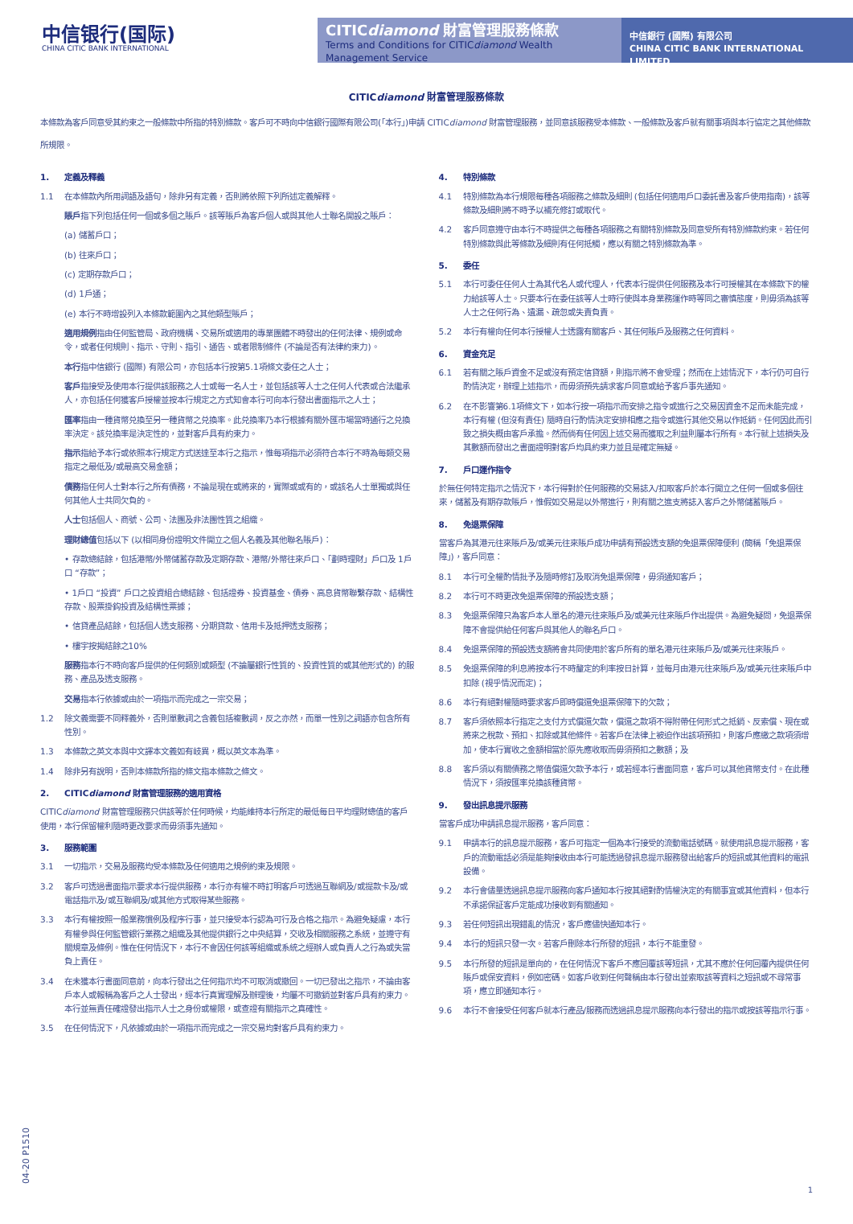中信银行(国际)
CHINA CITIC BANK INTERNATIONAL
CITICdiamond 財富管理服務條款
Terms and Conditions for CITICdiamond Wealth Management Service
中信銀行 (國際) 有限公司
CHINA CITIC BANK INTERNATIONAL LIMITED
CITICdiamond 財富管理服務條款
本條款為客戶同意受其約束之一般條款中所指的特別條款。客戶可不時向中信銀行國際有限公司(「本行」)申請 CITICdiamond 財富管理服務，並同意該服務受本條款、一般條款及客戶就有關事項與本行協定之其他條款所規限。
1. 定義及釋義
1.1 在本條款內所用詞語及語句，除非另有定義，否則將依照下列所述定義解釋。
賬戶指下列包括任何一個或多個之賬戶。該等賬戶為客戶個人或與其他人士聯名開設之賬戶：
(a) 儲蓄戶口；
(b) 往來戶口；
(c) 定期存款戶口；
(d) 1戶通；
(e) 本行不時增設列入本條款範圍內之其他類型賬戶；
適用規例指由任何監管局、政府機構、交易所或適用的專業團體不時發出的任何法律、規例或命令，或者任何規則、指示、守則、指引、通告、或者限制條件 (不論是否有法律約束力)。
本行指中信銀行 (國際) 有限公司，亦包括本行按第5.1項條文委任之人士；
客戶指接受及使用本行提供該服務之人士或每一名人士，並包括該等人士之任何人代表或合法繼承人，亦包括任何獲客戶授權並按本行規定之方式知會本行可向本行發出書面指示之人士；
匯率指由一種貨幣兑換至另一種貨幣之兑換率。此兑換率乃本行根據有關外匯市場當時通行之兑換率決定。該兑換率是決定性的，並對客戶具有約束力。
指示指給予本行或依照本行規定方式送達至本行之指示，惟每項指示必須符合本行不時為每類交易指定之最低及/或最高交易金額；
債務指任何人士對本行之所有債務，不論是現在或將來的，實際或或有的，或該名人士單獨或與任何其他人士共同欠負的。
人士包括個人、商號、公司、法團及非法團性質之組織。
理財總值包括以下 (以相同身份證明文件開立之個人名義及其他聯名賬戶)：
• 存款總結餘，包括港幣/外幣儲蓄存款及定期存款、港幣/外幣往來戶口、「劃時理財」戶口及 1戶口 “存款”；
• 1戶口 “投資” 戶口之投資組合總結餘、包括證券、投資基金、債券、高息貨幣聯繫存款、結構性存款、股票掛鈎投資及結構性票據；
• 信貸產品結餘，包括個人透支服務、分期貸款、信用卡及抵押透支服務；
• 樓宇按揭結餘之10%
服務指本行不時向客戶提供的任何類別或類型 (不論屬銀行性質的、投資性質的或其他形式的) 的服務、產品及透支服務。
交易指本行依據或由於一項指示而完成之一宗交易；
1.2 除文義需要不同釋義外，否則單數詞之含義包括複數詞，反之亦然，而單一性別之詞語亦包含所有性別。
1.3 本條款之英文本與中文譯本文義如有岐異，概以英文本為準。
1.4 除非另有說明，否則本條款所指的條文指本條款之條文。
2. CITICdiamond 財富管理服務的適用資格
CITICdiamond 財富管理服務只供該等於任何時候，均能維持本行所定的最低每日平均理財總值的客戶使用，本行保留權利隨時更改要求而毋須事先通知。
3. 服務範圍
3.1 一切指示，交易及服務均受本條款及任何適用之規例約束及規限。
3.2 客戶可透過書面指示要求本行提供服務，本行亦有權不時訂明客戶可透過互聯網及/或提款卡及/或電話指示及/或互聯網及/或其他方式取得某些服務。
3.3 本行有權按照一般業務慣例及程序行事，並只接受本行認為可行及合格之指示。為避免疑慮，本行有權參與任何監管銀行業務之組織及其他提供銀行之中央結算，交收及相關服務之系統，並遵守有關規章及條例。惟在任何情況下，本行不會因任何該等組織或系統之經辦人或負責人之行為或失當負上責任。
3.4 在未獲本行書面同意前，向本行發出之任何指示均不可取消或撤回。一切已發出之指示，不論由客戶本人或報稱為客戶之人士發出，經本行真實理解及辦理後，均屬不可撤銷並對客戶具有約束力。本行並無責任確證發出指示人士之身份或權限，或查證有關指示之真確性。
3.5 在任何情況下，凡依據或由於一項指示而完成之一宗交易均對客戶具有約束力。
4. 特別條款
4.1 特別條款為本行規限每種各項服務之條款及細則 (包括任何適用戶口委託書及客戶使用指南)，該等條款及細則將不時予以補充修訂或取代。
4.2 客戶同意遵守由本行不時提供之每種各項服務之有關特別條款及同意受所有特別條款約束。若任何特別條款與此等條款及細則有任何抵觸，應以有關之特別條款為準。
5. 委任
5.1 本行可委任任何人士為其代名人或代理人，代表本行提供任何服務及本行可授權其在本條款下的權力給該等人士。只要本行在委任該等人士時行使與本身業務運作時等同之審慎態度，則毋須為該等人士之任何行為、遺漏、疏忽或失責負責。
5.2 本行有權向任何本行授權人士透露有關客戶、其任何賬戶及服務之任何資料。
6. 資金充足
6.1 若有關之賬戶資金不足或沒有預定信貸額，則指示將不會受理；然而在上述情況下，本行仍可自行酌情決定，辦理上述指示，而毋須預先請求客戶同意或給予客戶事先通知。
6.2 在不影響第6.1項條文下，如本行按一項指示而安排之指令或進行之交易因資金不足而未能完成，本行有權 (但沒有責任) 隨時自行酌情決定安排相應之指令或進行其他交易以作抵銷。任何因此而引致之損失概由客戶承擔。然而倘有任何因上述交易而獲取之利益則屬本行所有。本行就上述損失及其數額而發出之書面證明對客戶均具約束力並且是確定無疑。
7. 戶口運作指令
於無任何特定指示之情況下，本行得對於任何服務的交易誌入/扣取客戶於本行開立之任何一個或多個往來，儲蓄及有期存款賬戶，惟假如交易是以外幣進行，則有關之進支將誌入客戶之外幣儲蓄賬戶。
8. 免退票保障
當客戶為其港元往來賬戶及/或美元往來賬戶成功申請有預設透支額的免退票保障便利 (簡稱「免退票保障」)，客戶同意：
8.1 本行可全權酌情批予及隨時修訂及取消免退票保障，毋須通知客戶；
8.2 本行可不時更改免退票保障的預設透支額；
8.3 免退票保障只為客戶本人單名的港元往來賬戶及/或美元往來賬戶作出提供。為避免疑問，免退票保障不會提供給任何客戶與其他人的聯名戶口。
8.4 免退票保障的預設透支額將會共同使用於客戶所有的單名港元往來賬戶及/或美元往來賬戶。
8.5 免退票保障的利息將按本行不時釐定的利率按日計算，並每月由港元往來賬戶及/或美元往來賬戶中扣除 (視乎情況而定)；
8.6 本行有絕對權隨時要求客戶即時償還免退票保障下的欠款；
8.7 客戶須依照本行指定之支付方式償還欠款，償還之款項不得附帶任何形式之抵銷、反索償、現在或將來之稅款、預扣、扣除或其他條件。若客戶在法律上被迫作出該項預扣，則客戶應繳之款項須增加，使本行實收之金額相當於原先應收取而毋須預扣之數額；及
8.8 客戶須以有關債務之幣值償還欠款予本行，或若經本行書面同意，客戶可以其他貨幣支付。在此種情況下，須按匯率兑換該種貨幣。
9. 發出訊息提示服務
當客戶成功申請訊息提示服務，客戶同意：
9.1 申請本行的訊息提示服務，客戶可指定一個為本行接受的流動電話號碼。就使用訊息提示服務，客戶的流動電話必須是能夠接收由本行可能透過發訊息提示服務發出給客戶的短訊或其他資料的電訊設備。
9.2 本行會儘量透過訊息提示服務向客戶通知本行按其絕對酌情權決定的有關事宜或其他資料，但本行不承諾保証客戶定能成功接收到有關通知。
9.3 若任何短訊出現錯亂的情況，客戶應儘快通知本行。
9.4 本行的短訊只發一次。若客戶刪除本行所發的短訊，本行不能重發。
9.5 本行所發的短訊是單向的，在任何情況下客戶不應回覆該等短訊，尤其不應於任何回覆內提供任何賬戶或保安資料，例如密碼。如客戶收到任何聲稱由本行發出並索取該等資料之短訊或不尋常事項，應立即通知本行。
9.6 本行不會接受任何客戶就本行產品/服務而透過訊息提示服務向本行發出的指示或按該等指示行事。
04-20 P1510
1